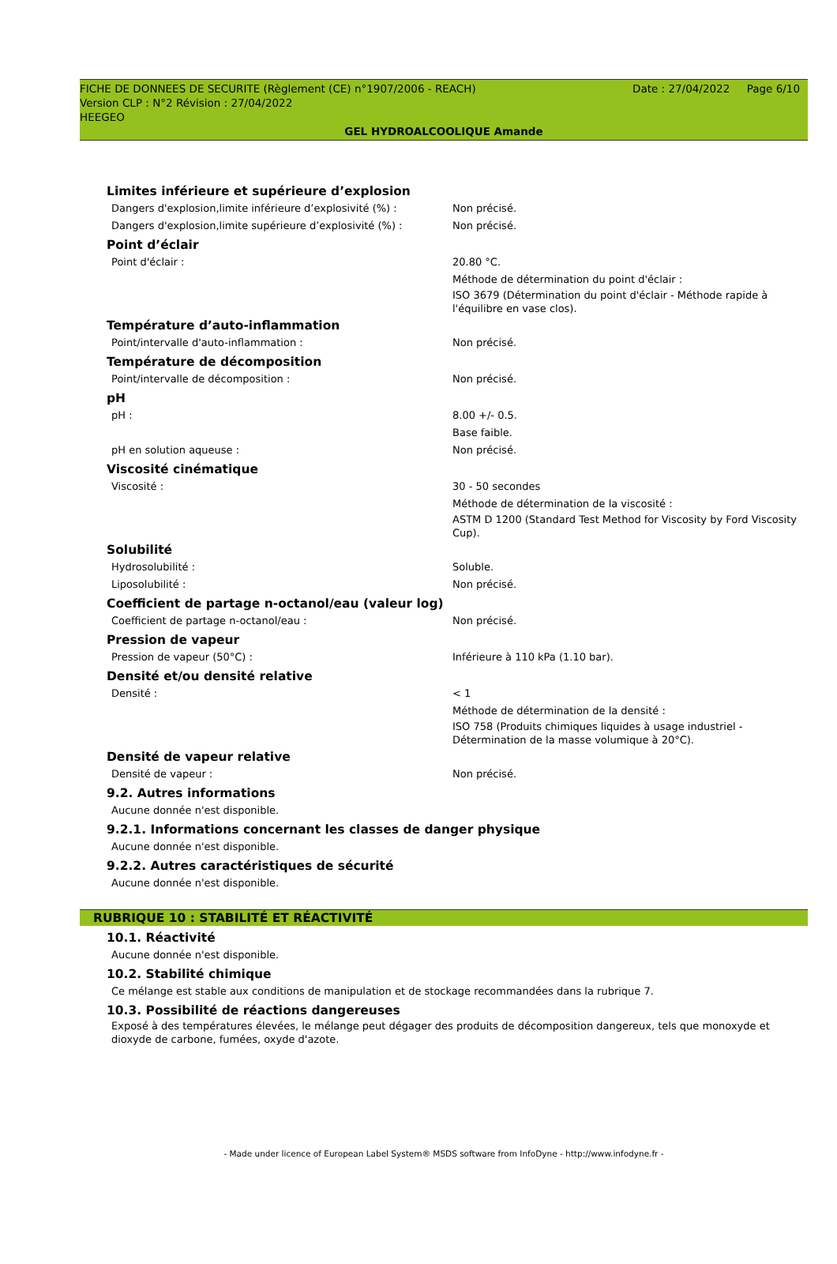Date : 27/04/2022 Page 6/10 FICHE DE DONNEES DE SECURITE (Règlement (CE) n°1907/2006 - REACH)
Version CLP : N°2 Révision : 27/04/2022
HEEGEO
GEL HYDROALCOOLIQUE Amande
Limites inférieure et supérieure d’explosion
Dangers d'explosion,limite inférieure d’explosivité (%) : Non précisé.
Dangers d'explosion,limite supérieure d’explosivité (%) : Non précisé.
Point d’éclair
Point d'éclair : 20.80 °C.
Méthode de détermination du point d'éclair :
ISO 3679 (Détermination du point d'éclair - Méthode rapide à l'équilibre en vase clos).
Température d’auto-inflammation
Point/intervalle d'auto-inflammation : Non précisé.
Température de décomposition
Point/intervalle de décomposition : Non précisé.
pH
pH : 8.00 +/- 0.5.
Base faible.
pH en solution aqueuse : Non précisé.
Viscosité cinématique
Viscosité : 30 - 50 secondes
Méthode de détermination de la viscosité :
ASTM D 1200 (Standard Test Method for Viscosity by Ford Viscosity Cup).
Solubilité
Hydrosolubilité : Soluble.
Liposolubilité : Non précisé.
Coefficient de partage n-octanol/eau (valeur log)
Coefficient de partage n-octanol/eau : Non précisé.
Pression de vapeur
Pression de vapeur (50°C) : Inférieure à 110 kPa (1.10 bar).
Densité et/ou densité relative
Densité : < 1
Méthode de détermination de la densité :
ISO 758 (Produits chimiques liquides à usage industriel - Détermination de la masse volumique à 20°C).
Densité de vapeur relative
Densité de vapeur : Non précisé.
9.2. Autres informations
Aucune donnée n'est disponible.
9.2.1. Informations concernant les classes de danger physique
Aucune donnée n'est disponible.
9.2.2. Autres caractéristiques de sécurité
Aucune donnée n'est disponible.
RUBRIQUE 10 : STABILITÉ ET RÉACTIVITÉ
10.1. Réactivité
Aucune donnée n'est disponible.
10.2. Stabilité chimique
Ce mélange est stable aux conditions de manipulation et de stockage recommandées dans la rubrique 7.
10.3. Possibilité de réactions dangereuses
Exposé à des températures élevées, le mélange peut dégager des produits de décomposition dangereux, tels que monoxyde et dioxyde de carbone, fumées, oxyde d'azote.
- Made under licence of European Label System® MSDS software from InfoDyne - http://www.infodyne.fr -